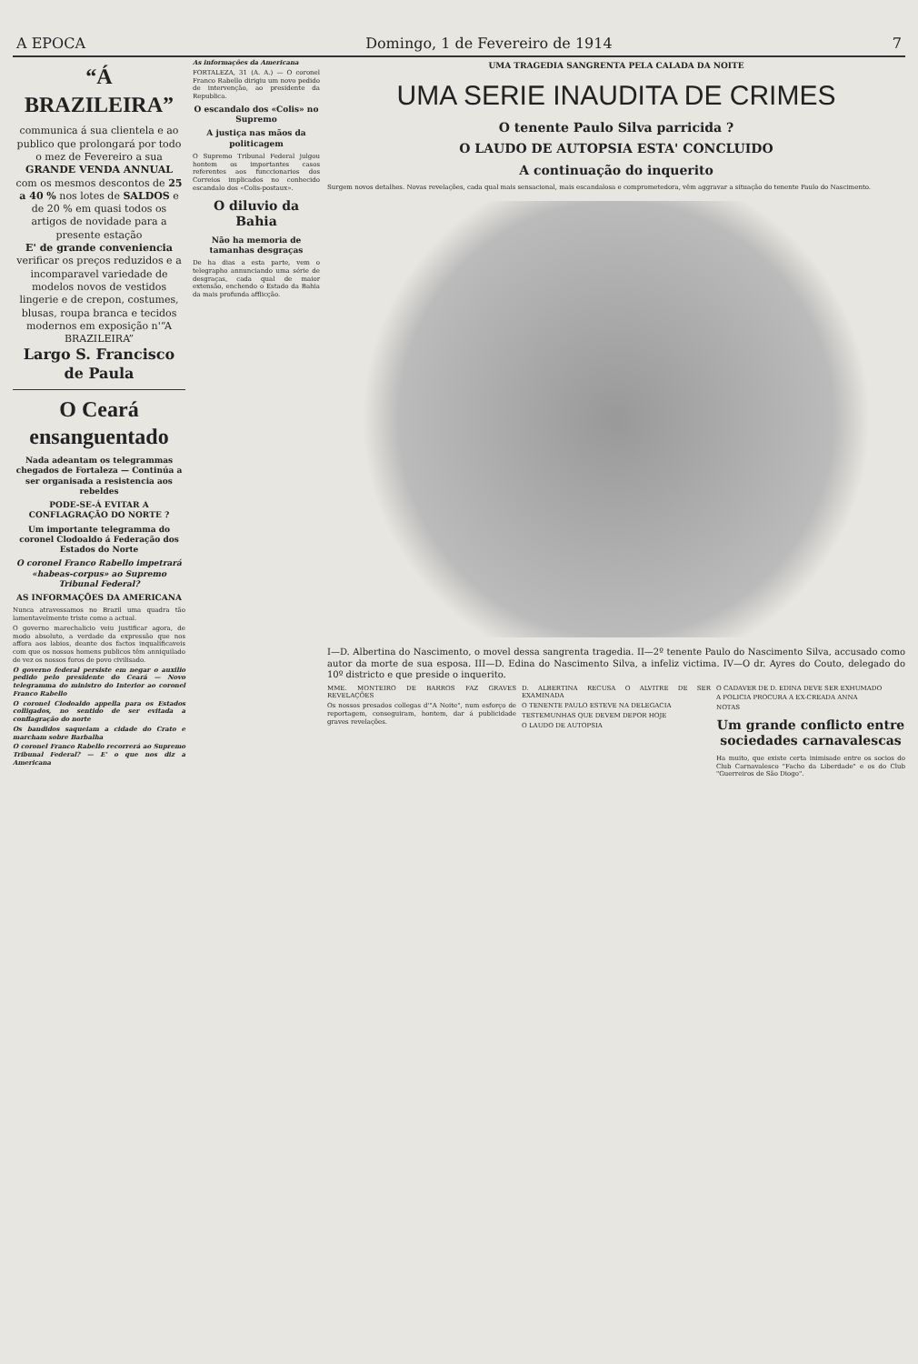A EPOCA Domingo, 1 de Fevereiro de 1914 7
“Á BRAZILEIRA”
communica á sua clientela e ao publico que prolongará por todo o mez de Fevereiro a sua
GRANDE VENDA ANNUAL
com os mesmos descontos de 25 a 40 % nos lotes de SALDOS e de 20 % em quasi todos os artigos de novidade para a presente estação
E' de grande conveniencia verificar os preços reduzidos e a incomparavel variedade de modelos novos de vestidos lingerie e de crepon, costumes, blusas, roupa branca e tecidos modernos em exposição n'“A BRAZILEIRA”
Largo S. Francisco de Paula
O Ceará ensanguentado
Nada adeantam os telegrammas chegados de Fortaleza — Continúa a ser organisada a resistencia aos rebeldes
PODE-SE-Á EVITAR A CONFLAGRAÇÃO DO NORTE ?
Um importante telegramma do coronel Clodoaldo á Federação dos Estados do Norte
O coronel Franco Rabello impetrará «habeas-corpus» ao Supremo Tribunal Federal?
AS INFORMAÇÕES DA AMERICANA
Nunca atravessamos no Brazil uma quadra tão lamentavelmente triste como a actual.
O governo marechalicio veiu justificar agora, de modo absoluto, a verdade da expressão que nos affora aos labios, deante dos factos inqualificaveis com que os nossos homens publicos têm anniquilado de vez os nossos foros de povo civilisado.
O governo federal persiste em negar o auxilio pedido pelo presidente do Ceará — Novo telegramma do ministro do Interior ao coronel Franco Rabello
O coronel Clodoaldo appella para os Estados colligados, no sentido de ser evitada a conflagração do norte
Os bandidos saqueiam a cidade do Crato e marcham sobre Barbalha
O coronel Franco Rabello recorrerá ao Supremo Tribunal Federal? — E' o que nos diz a Americana
As informações da Americana
FORTALEZA, 31 (A. A.) — O coronel Franco Rabello dirigiu um novo pedido de intervenção, ao presidente da Republica.
O escandalo dos «Colis» no Supremo
A justiça nas mãos da politicagem
O Supremo Tribunal Federal julgou hontem os importantes casos referentes aos funccionarios dos Correios implicados no conhecido escandalo dos «Colis-postaux».
O diluvio da Bahia
Não ha memoria de tamanhas desgraças
De ha dias a esta parte, vem o telegrapho annunciando uma série de desgraças, cada qual de maior extensão, enchendo o Estado da Bahia da mais profunda afflicção.
UMA TRAGEDIA SANGRENTA PELA CALADA DA NOITE
UMA SERIE INAUDITA DE CRIMES
O tenente Paulo Silva parricida ?
O LAUDO DE AUTOPSIA ESTA' CONCLUIDO
A continuação do inquerito
Surgem novos detalhes. Novas revelações, cada qual mais sensacional, mais escandalosa e comprometedora, vêm aggravar a situação do tenente Paulo do Nascimento.
I—D. Albertina do Nascimento, o movel dessa sangrenta tragedia. II—2º tenente Paulo do Nascimento Silva, accusado como autor da morte de sua esposa. III—D. Edina do Nascimento Silva, a infeliz victima. IV—O dr. Ayres do Couto, delegado do 10º districto e que preside o inquerito.
MME. MONTEIRO DE BARROS FAZ GRAVES REVELAÇÕES
Os nossos presados collegas d'"A Noite", num esforço de reportagem, conseguiram, hontem, dar á publicidade graves revelações.
D. ALBERTINA RECUSA O ALVITRE DE SER EXAMINADA
O TENENTE PAULO ESTEVE NA DELEGACIA
TESTEMUNHAS QUE DEVEM DEPOR HOJE
O LAUDO DE AUTOPSIA
O CADAVER DE D. EDINA DEVE SER EXHUMADO
A POLICIA PROCURA A EX-CREADA ANNA
NOTAS
Um grande conflicto entre sociedades carnavalescas
Ha muito, que existe certa inimisade entre os socios do Club Carnavalesco "Facho da Liberdade" e os do Club "Guerreiros de São Diogo".